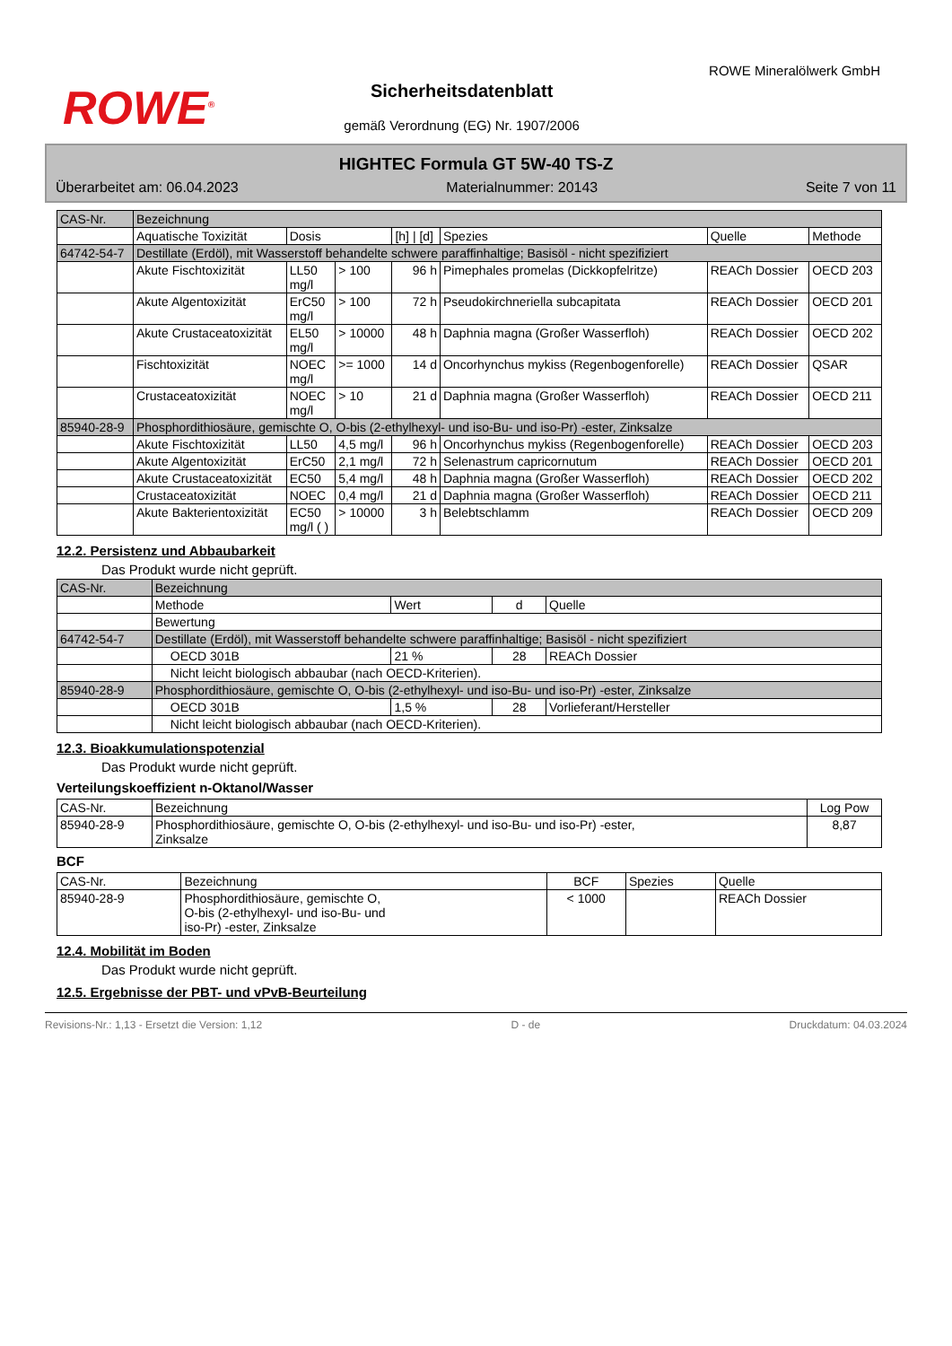ROWE<sup>®</sup>
Sicherheitsdatenblatt
gemäß Verordnung (EG) Nr. 1907/2006
ROWE Mineralölwerk GmbH
HIGHTEC Formula GT 5W-40 TS-Z
Überarbeitet am: 06.04.2023 Materialnummer: 20143 Seite 7 von 11
| CAS-Nr. | Bezeichnung | | | | | | |
| --- | --- | --- | --- | --- | --- | --- | --- |
| | Aquatische Toxizität | Dosis | | [h] / [d] | Spezies | Quelle | Methode |
| 64742-54-7 | Destillate (Erdöl), mit Wasserstoff behandelte schwere paraffinhaltige; Basisöl - nicht spezifiziert | | | | | | |
| | Akute Fischtoxizität | LL50 mg/l | > 100 | 96 h | Pimephales promelas (Dickkopfelritze) | REACh Dossier | OECD 203 |
| | Akute Algentoxizität | ErC50 mg/l | > 100 | 72 h | Pseudokirchneriella subcapitata | REACh Dossier | OECD 201 |
| | Akute Crustaceatoxizität | EL50 mg/l | > 10000 | 48 h | Daphnia magna (Großer Wasserfloh) | REACh Dossier | OECD 202 |
| | Fischtoxizität | NOEC mg/l | >= 1000 | 14 d | Oncorhynchus mykiss (Regenbogenforelle) | REACh Dossier | QSAR |
| | Crustaceatoxizität | NOEC mg/l | > 10 | 21 d | Daphnia magna (Großer Wasserfloh) | REACh Dossier | OECD 211 |
| 85940-28-9 | Phosphordithiosäure, gemischte O, O-bis (2-ethylhexyl- und iso-Bu- und iso-Pr) -ester, Zinksalze | | | | | | |
| | Akute Fischtoxizität | LL50 | 4,5 mg/l | 96 h | Oncorhynchus mykiss (Regenbogenforelle) | REACh Dossier | OECD 203 |
| | Akute Algentoxizität | ErC50 | 2,1 mg/l | 72 h | Selenastrum capricornutum | REACh Dossier | OECD 201 |
| | Akute Crustaceatoxizität | EC50 | 5,4 mg/l | 48 h | Daphnia magna (Großer Wasserfloh) | REACh Dossier | OECD 202 |
| | Crustaceatoxizität | NOEC | 0,4 mg/l | 21 d | Daphnia magna (Großer Wasserfloh) | REACh Dossier | OECD 211 |
| | Akute Bakterientoxizität | EC50 mg/l ( ) | > 10000 | 3 h | Belebtschlamm | REACh Dossier | OECD 209 |
12.2. Persistenz und Abbaubarkeit
Das Produkt wurde nicht geprüft.
| CAS-Nr. | Bezeichnung | | | |
| --- | --- | --- | --- | --- |
| | Methode | Wert | d | Quelle |
| | Bewertung | | | |
| 64742-54-7 | Destillate (Erdöl), mit Wasserstoff behandelte schwere paraffinhaltige; Basisöl - nicht spezifiziert | | | |
| | OECD 301B | 21 % | 28 | REACh Dossier |
| | Nicht leicht biologisch abbaubar (nach OECD-Kriterien). | | | |
| 85940-28-9 | Phosphordithiosäure, gemischte O, O-bis (2-ethylhexyl- und iso-Bu- und iso-Pr) -ester, Zinksalze | | | |
| | OECD 301B | 1,5 % | 28 | Vorlieferant/Hersteller |
| | Nicht leicht biologisch abbaubar (nach OECD-Kriterien). | | | |
12.3. Bioakkumulationspotenzial
Das Produkt wurde nicht geprüft.
Verteilungskoeffizient n-Oktanol/Wasser
| CAS-Nr. | Bezeichnung | Log Pow |
| --- | --- | --- |
| 85940-28-9 | Phosphordithiosäure, gemischte O, O-bis (2-ethylhexyl- und iso-Bu- und iso-Pr) -ester, Zinksalze | 8,87 |
BCF
| CAS-Nr. | Bezeichnung | BCF | Spezies | Quelle |
| --- | --- | --- | --- | --- |
| 85940-28-9 | Phosphordithiosäure, gemischte O, O-bis (2-ethylhexyl- und iso-Bu- und iso-Pr) -ester, Zinksalze | < 1000 | | REACh Dossier |
12.4. Mobilität im Boden
Das Produkt wurde nicht geprüft.
12.5. Ergebnisse der PBT- und vPvB-Beurteilung
Revisions-Nr.: 1,13 - Ersetzt die Version: 1,12 D - de Druckdatum: 04.03.2024